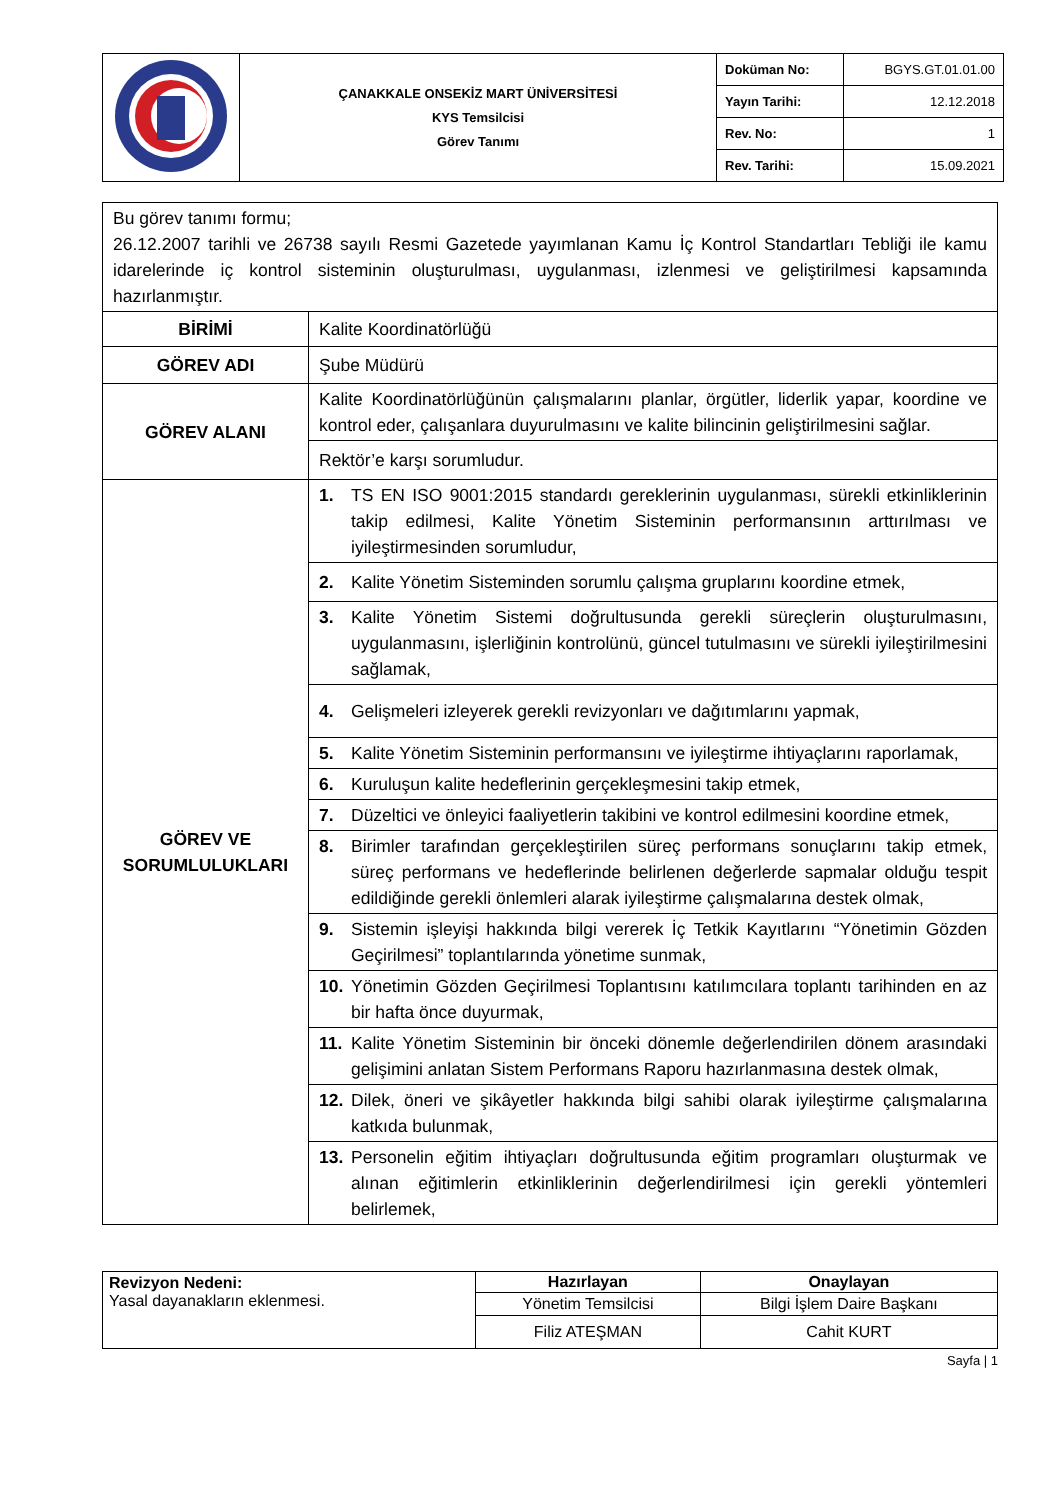| | ÇANAKKALE ONSEKİZ MART ÜNİVERSİTESİ KYS Temsilcisi Görev Tanımı | Doküman No: | BGYS.GT.01.01.00 |
| | | Yayın Tarihi: | 12.12.2018 |
| | | Rev. No: | 1 |
| | | Rev. Tarihi: | 15.09.2021 |
| Bu görev tanımı formu; 26.12.2007 tarihli ve 26738 sayılı Resmi Gazetede yayımlanan Kamu İç Kontrol Standartları Tebliği ile kamu idarelerinde iç kontrol sisteminin oluşturulması, uygulanması, izlenmesi ve geliştirilmesi kapsamında hazırlanmıştır. | |
| BİRİMİ | Kalite Koordinatörlüğü |
| GÖREV ADI | Şube Müdürü |
| GÖREV ALANI | Kalite Koordinatörlüğünün çalışmalarını planlar, örgütler, liderlik yapar, koordine ve kontrol eder, çalışanlara duyurulmasını ve kalite bilincinin geliştirilmesini sağlar. |
| | Rektör’e karşı sorumludur. |
| GÖREV VE SORUMLULUKLARI | 1. TS EN ISO 9001:2015 standardı gereklerinin uygulanması, sürekli etkinliklerinin takip edilmesi, Kalite Yönetim Sisteminin performansının arttırılması ve iyileştirmesinden sorumludur, |
| | 2. Kalite Yönetim Sisteminden sorumlu çalışma gruplarını koordine etmek, |
| | 3. Kalite Yönetim Sistemi doğrultusunda gerekli süreçlerin oluşturulmasını, uygulanmasını, işlerliğinin kontrolünü, güncel tutulmasını ve sürekli iyileştirilmesini sağlamak, |
| | 4. Gelişmeleri izleyerek gerekli revizyonları ve dağıtımlarını yapmak, |
| | 5. Kalite Yönetim Sisteminin performansını ve iyileştirme ihtiyaçlarını raporlamak, |
| | 6. Kuruluşun kalite hedeflerinin gerçekleşmesini takip etmek, |
| | 7. Düzeltici ve önleyici faaliyetlerin takibini ve kontrol edilmesini koordine etmek, |
| | 8. Birimler tarafından gerçekleştirilen süreç performans sonuçlarını takip etmek, süreç performans ve hedeflerinde belirlenen değerlerde sapmalar olduğu tespit edildiğinde gerekli önlemleri alarak iyileştirme çalışmalarına destek olmak, |
| | 9. Sistemin işleyişi hakkında bilgi vererek İç Tetkik Kayıtlarını “Yönetimin Gözden Geçirilmesi” toplantılarında yönetime sunmak, |
| | 10. Yönetimin Gözden Geçirilmesi Toplantısını katılımcılara toplantı tarihinden en az bir hafta önce duyurmak, |
| | 11. Kalite Yönetim Sisteminin bir önceki dönemle değerlendirilen dönem arasındaki gelişimini anlatan Sistem Performans Raporu hazırlanmasına destek olmak, |
| | 12. Dilek, öneri ve şikâyetler hakkında bilgi sahibi olarak iyileştirme çalışmalarına katkıda bulunmak, |
| | 13. Personelin eğitim ihtiyaçları doğrultusunda eğitim programları oluşturmak ve alınan eğitimlerin etkinliklerinin değerlendirilmesi için gerekli yöntemleri belirlemek, |
| Revizyon Nedeni: Yasal dayanakların eklenmesi. | Hazırlayan | Onaylayan |
| | Yönetim Temsilcisi | Bilgi İşlem Daire Başkanı |
| | Filiz ATEŞMAN | Cahit KURT |
Sayfa | 1